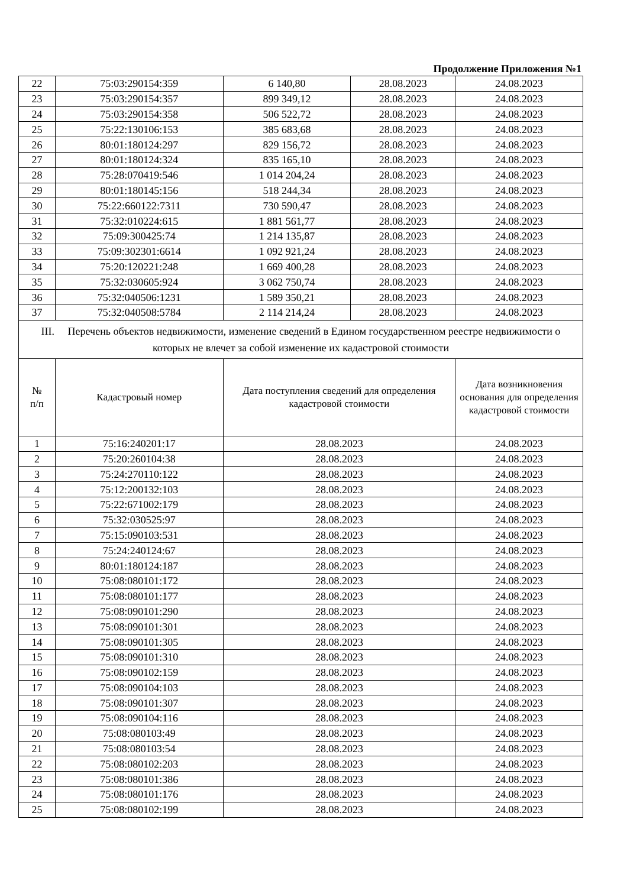Продолжение Приложения №1
| 22 | 75:03:290154:359 | 6 140,80 | 28.08.2023 | 24.08.2023 |
| 23 | 75:03:290154:357 | 899 349,12 | 28.08.2023 | 24.08.2023 |
| 24 | 75:03:290154:358 | 506 522,72 | 28.08.2023 | 24.08.2023 |
| 25 | 75:22:130106:153 | 385 683,68 | 28.08.2023 | 24.08.2023 |
| 26 | 80:01:180124:297 | 829 156,72 | 28.08.2023 | 24.08.2023 |
| 27 | 80:01:180124:324 | 835 165,10 | 28.08.2023 | 24.08.2023 |
| 28 | 75:28:070419:546 | 1 014 204,24 | 28.08.2023 | 24.08.2023 |
| 29 | 80:01:180145:156 | 518 244,34 | 28.08.2023 | 24.08.2023 |
| 30 | 75:22:660122:7311 | 730 590,47 | 28.08.2023 | 24.08.2023 |
| 31 | 75:32:010224:615 | 1 881 561,77 | 28.08.2023 | 24.08.2023 |
| 32 | 75:09:300425:74 | 1 214 135,87 | 28.08.2023 | 24.08.2023 |
| 33 | 75:09:302301:6614 | 1 092 921,24 | 28.08.2023 | 24.08.2023 |
| 34 | 75:20:120221:248 | 1 669 400,28 | 28.08.2023 | 24.08.2023 |
| 35 | 75:32:030605:924 | 3 062 750,74 | 28.08.2023 | 24.08.2023 |
| 36 | 75:32:040506:1231 | 1 589 350,21 | 28.08.2023 | 24.08.2023 |
| 37 | 75:32:040508:5784 | 2 114 214,24 | 28.08.2023 | 24.08.2023 |
| III. Перечень объектов недвижимости, изменение сведений в Едином государственном реестре недвижимости о которых не влечет за собой изменение их кадастровой стоимости | | | | |
| № п/п | Кадастровый номер | Дата поступления сведений для определения кадастровой стоимости | | Дата возникновения основания для определения кадастровой стоимости |
| 1 | 75:16:240201:17 | 28.08.2023 | | 24.08.2023 |
| 2 | 75:20:260104:38 | 28.08.2023 | | 24.08.2023 |
| 3 | 75:24:270110:122 | 28.08.2023 | | 24.08.2023 |
| 4 | 75:12:200132:103 | 28.08.2023 | | 24.08.2023 |
| 5 | 75:22:671002:179 | 28.08.2023 | | 24.08.2023 |
| 6 | 75:32:030525:97 | 28.08.2023 | | 24.08.2023 |
| 7 | 75:15:090103:531 | 28.08.2023 | | 24.08.2023 |
| 8 | 75:24:240124:67 | 28.08.2023 | | 24.08.2023 |
| 9 | 80:01:180124:187 | 28.08.2023 | | 24.08.2023 |
| 10 | 75:08:080101:172 | 28.08.2023 | | 24.08.2023 |
| 11 | 75:08:080101:177 | 28.08.2023 | | 24.08.2023 |
| 12 | 75:08:090101:290 | 28.08.2023 | | 24.08.2023 |
| 13 | 75:08:090101:301 | 28.08.2023 | | 24.08.2023 |
| 14 | 75:08:090101:305 | 28.08.2023 | | 24.08.2023 |
| 15 | 75:08:090101:310 | 28.08.2023 | | 24.08.2023 |
| 16 | 75:08:090102:159 | 28.08.2023 | | 24.08.2023 |
| 17 | 75:08:090104:103 | 28.08.2023 | | 24.08.2023 |
| 18 | 75:08:090101:307 | 28.08.2023 | | 24.08.2023 |
| 19 | 75:08:090104:116 | 28.08.2023 | | 24.08.2023 |
| 20 | 75:08:080103:49 | 28.08.2023 | | 24.08.2023 |
| 21 | 75:08:080103:54 | 28.08.2023 | | 24.08.2023 |
| 22 | 75:08:080102:203 | 28.08.2023 | | 24.08.2023 |
| 23 | 75:08:080101:386 | 28.08.2023 | | 24.08.2023 |
| 24 | 75:08:080101:176 | 28.08.2023 | | 24.08.2023 |
| 25 | 75:08:080102:199 | 28.08.2023 | | 24.08.2023 |